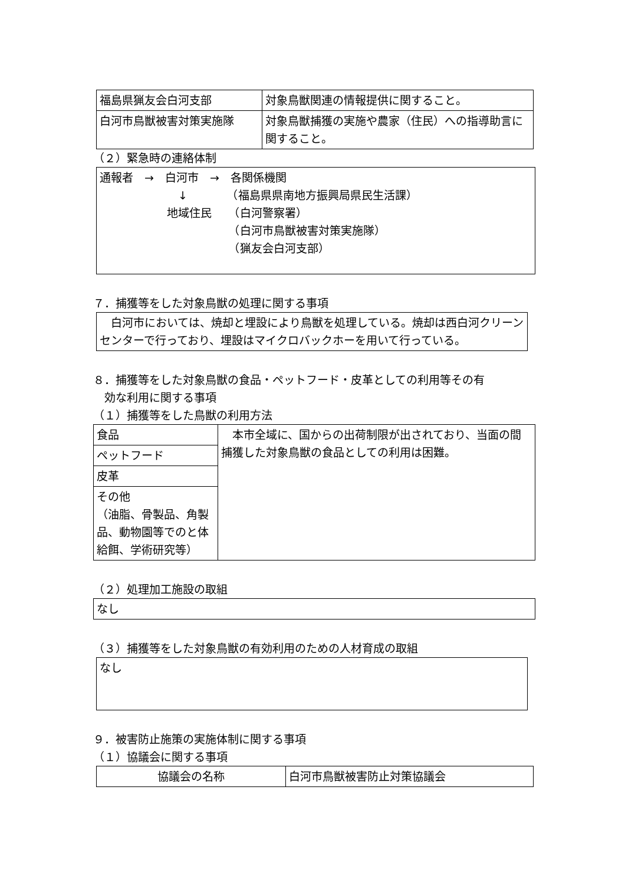| 福島県猟友会白河支部 | 対象鳥獣関連の情報提供に関すること。 |
| 白河市鳥獣被害対策実施隊 | 対象鳥獣捕獲の実施や農家（住民）への指導助言に関すること。 |
（２）緊急時の連絡体制
通報者　→　白河市　→　各関係機関
　　　　　　　↓　　　　（福島県県南地方振興局県民生活課）
　　　　　　地域住民　　（白河警察署）
　　　　　　　　　　　　（白河市鳥獣被害対策実施隊）
　　　　　　　　　　　　（猟友会白河支部）
７．捕獲等をした対象鳥獣の処理に関する事項
　白河市においては、焼却と埋設により鳥獣を処理している。焼却は西白河クリーンセンターで行っており、埋設はマイクロバックホーを用いて行っている。
８．捕獲等をした対象鳥獣の食品・ペットフード・皮革としての利用等その有
　効な利用に関する事項
（１）捕獲等をした鳥獣の利用方法
| 食品 | 本市全域に、国からの出荷制限が出されており、当面の間捕獲した対象鳥獣の食品としての利用は困難。 |
| ペットフード | |
| 皮革 | |
| その他 （油脂、骨製品、角製品、動物園等でのと体給餌、学術研究等） | |
（２）処理加工施設の取組
なし
（３）捕獲等をした対象鳥獣の有効利用のための人材育成の取組
なし
９．被害防止施策の実施体制に関する事項
（１）協議会に関する事項
| 協議会の名称 | 白河市鳥獣被害防止対策協議会 |